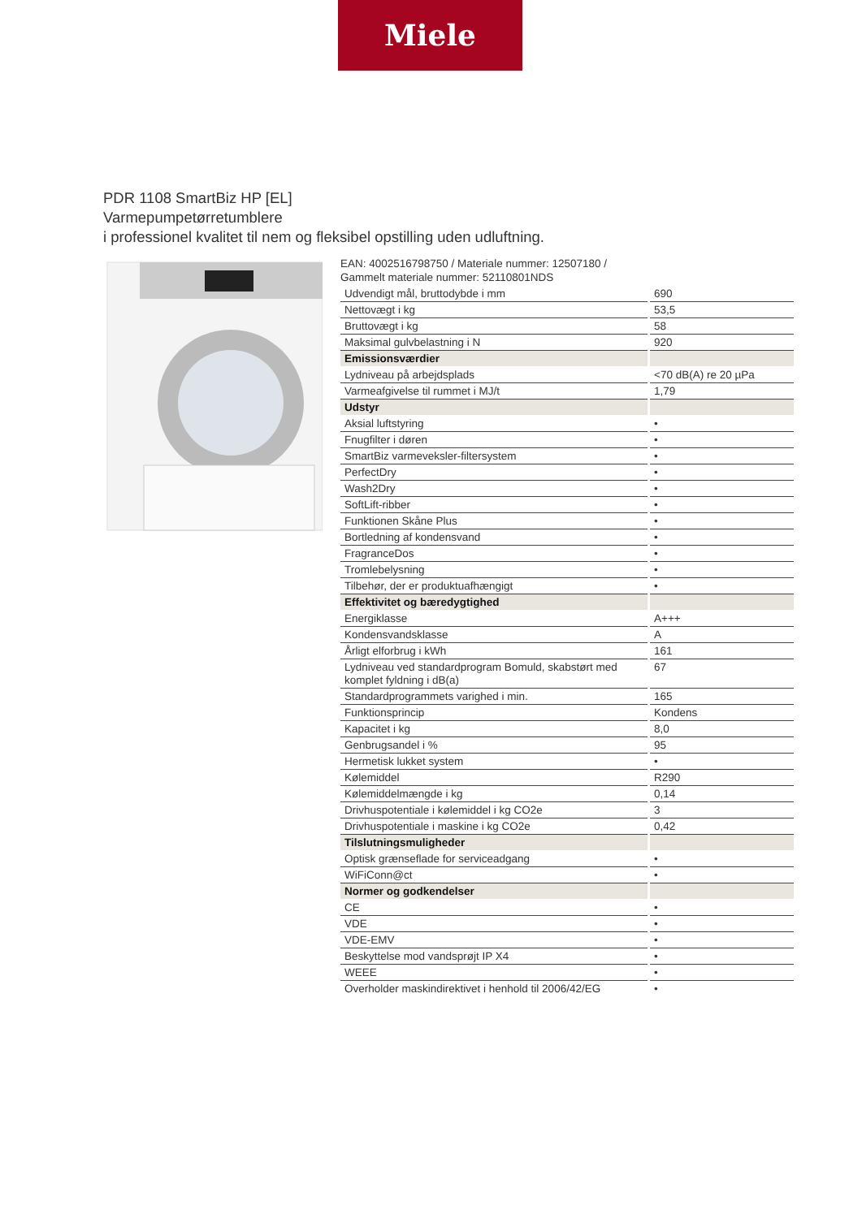Miele
PDR 1108 SmartBiz HP [EL]
Varmepumpetørretumblere
i professionel kvalitet til nem og fleksibel opstilling uden udluftning.
EAN: 4002516798750 / Materiale nummer: 12507180 /
Gammelt materiale nummer: 52110801NDS
| Udvendigt mål, bruttodybde i mm | 690 |
| Nettovægt i kg | 53,5 |
| Bruttovægt i kg | 58 |
| Maksimal gulvbelastning i N | 920 |
| Emissionsværdier | |
| Lydniveau på arbejdsplads | <70 dB(A) re 20 µPa |
| Varmeafgivelse til rummet i MJ/t | 1,79 |
| Udstyr | |
| Aksial luftstyring | • |
| Fnugfilter i døren | • |
| SmartBiz varmeveksler-filtersystem | • |
| PerfectDry | • |
| Wash2Dry | • |
| SoftLift-ribber | • |
| Funktionen Skåne Plus | • |
| Bortledning af kondensvand | • |
| FragranceDos | • |
| Tromlebelysning | • |
| Tilbehør, der er produktuafhængigt | • |
| Effektivitet og bæredygtighed | |
| Energiklasse | A+++ |
| Kondensvandsklasse | A |
| Årligt elforbrug i kWh | 161 |
| Lydniveau ved standardprogram Bomuld, skabstørt med komplet fyldning i dB(a) | 67 |
| Standardprogrammets varighed i min. | 165 |
| Funktionsprincip | Kondens |
| Kapacitet i kg | 8,0 |
| Genbrugsandel i % | 95 |
| Hermetisk lukket system | • |
| Kølemiddel | R290 |
| Kølemiddelmængde i kg | 0,14 |
| Drivhuspotentiale i kølemiddel i kg CO2e | 3 |
| Drivhuspotentiale i maskine i kg CO2e | 0,42 |
| Tilslutningsmuligheder | |
| Optisk grænseflade for serviceadgang | • |
| WiFiConn@ct | • |
| Normer og godkendelser | |
| CE | • |
| VDE | • |
| VDE-EMV | • |
| Beskyttelse mod vandsprøjt IP X4 | • |
| WEEE | • |
| Overholder maskindirektivet i henhold til 2006/42/EG | • |